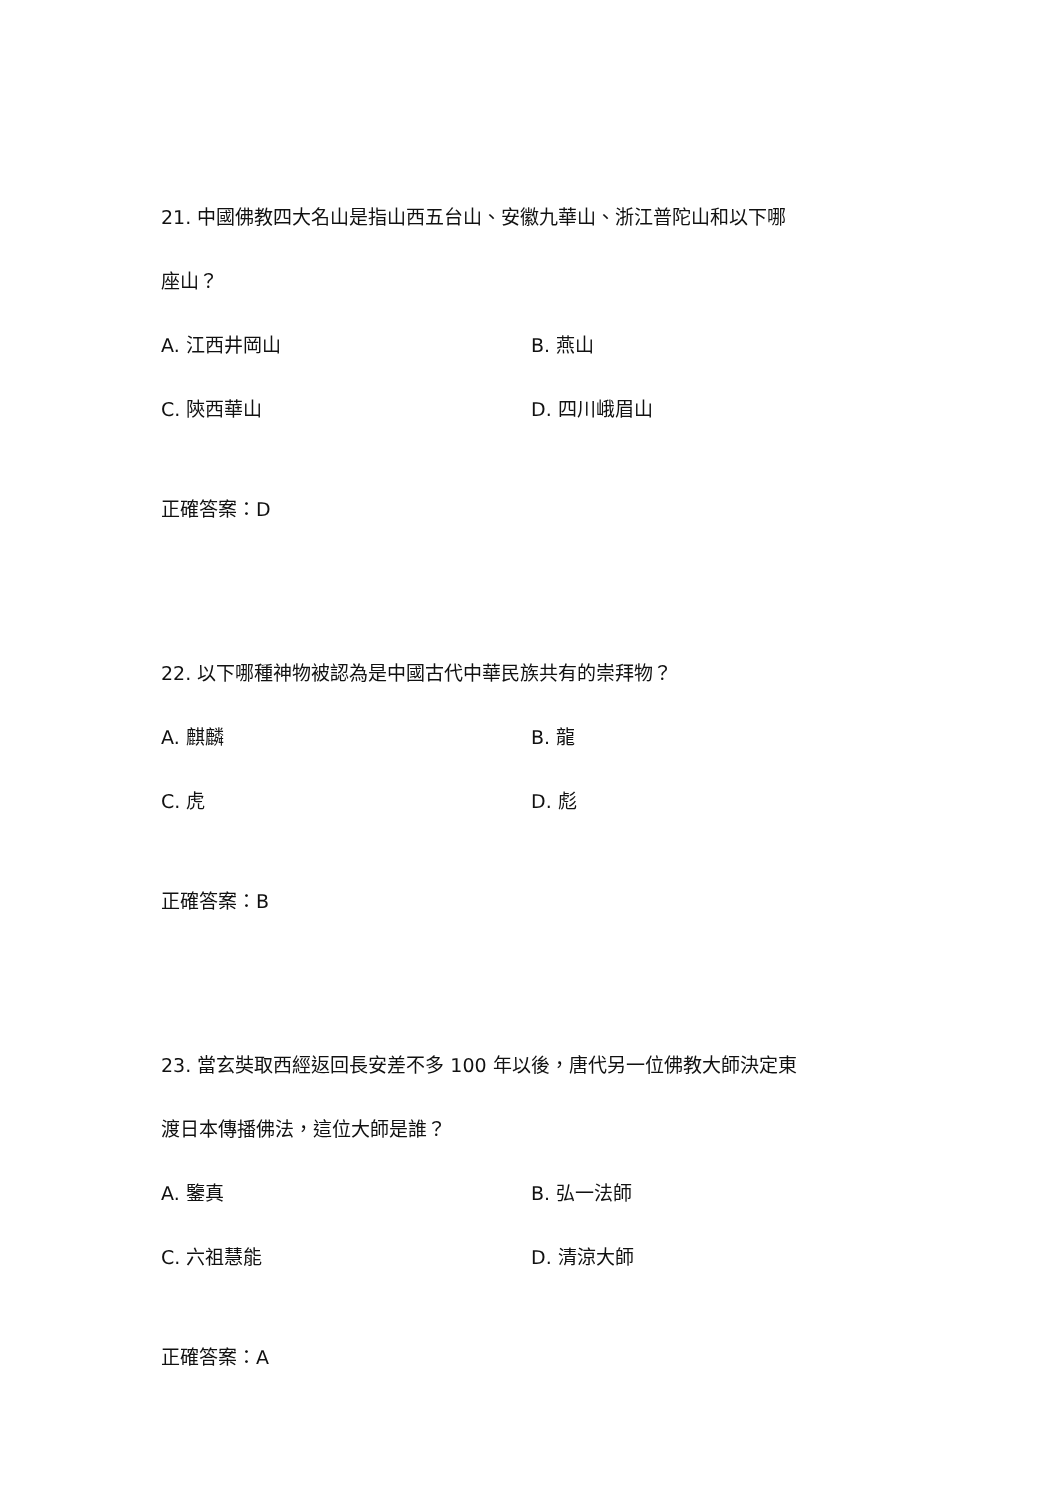21. 中國佛教四大名山是指山西五台山、安徽九華山、浙江普陀山和以下哪
座山？
A. 江西井岡山
B. 燕山
C. 陝西華山
D. 四川峨眉山
正確答案：D
22. 以下哪種神物被認為是中國古代中華民族共有的崇拜物？
A. 麒麟
B. 龍
C. 虎
D. 彪
正確答案：B
23. 當玄奘取西經返回長安差不多 100 年以後，唐代另一位佛教大師決定東
渡日本傳播佛法，這位大師是誰？
A. 鑒真
B. 弘一法師
C. 六祖慧能
D. 清涼大師
正確答案：A